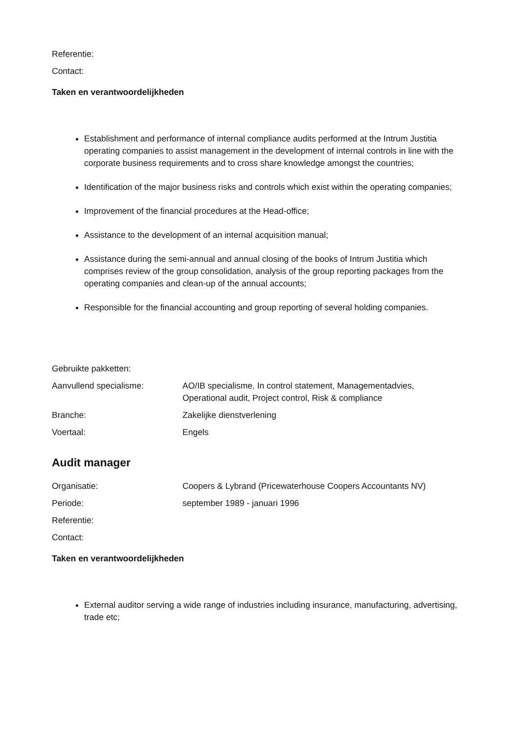Referentie:
Contact:
Taken en verantwoordelijkheden
Establishment and performance of internal compliance audits performed at the Intrum Justitia operating companies to assist management in the development of internal controls in line with the corporate business requirements and to cross share knowledge amongst the countries;
Identification of the major business risks and controls which exist within the operating companies;
Improvement of the financial procedures at the Head-office;
Assistance to the development of an internal acquisition manual;
Assistance during the semi-annual and annual closing of the books of Intrum Justitia which comprises review of the group consolidation, analysis of the group reporting packages from the operating companies and clean-up of the annual accounts;
Responsible for the financial accounting and group reporting of several holding companies.
Gebruikte pakketten:
Aanvullend specialisme: AO/IB specialisme, In control statement, Managementadvies, Operational audit, Project control, Risk & compliance
Branche: Zakelijke dienstverlening
Voertaal: Engels
Audit manager
Organisatie: Coopers & Lybrand (Pricewaterhouse Coopers Accountants NV)
Periode: september 1989 - januari 1996
Referentie:
Contact:
Taken en verantwoordelijkheden
External auditor serving a wide range of industries including insurance, manufacturing, advertising, trade etc;